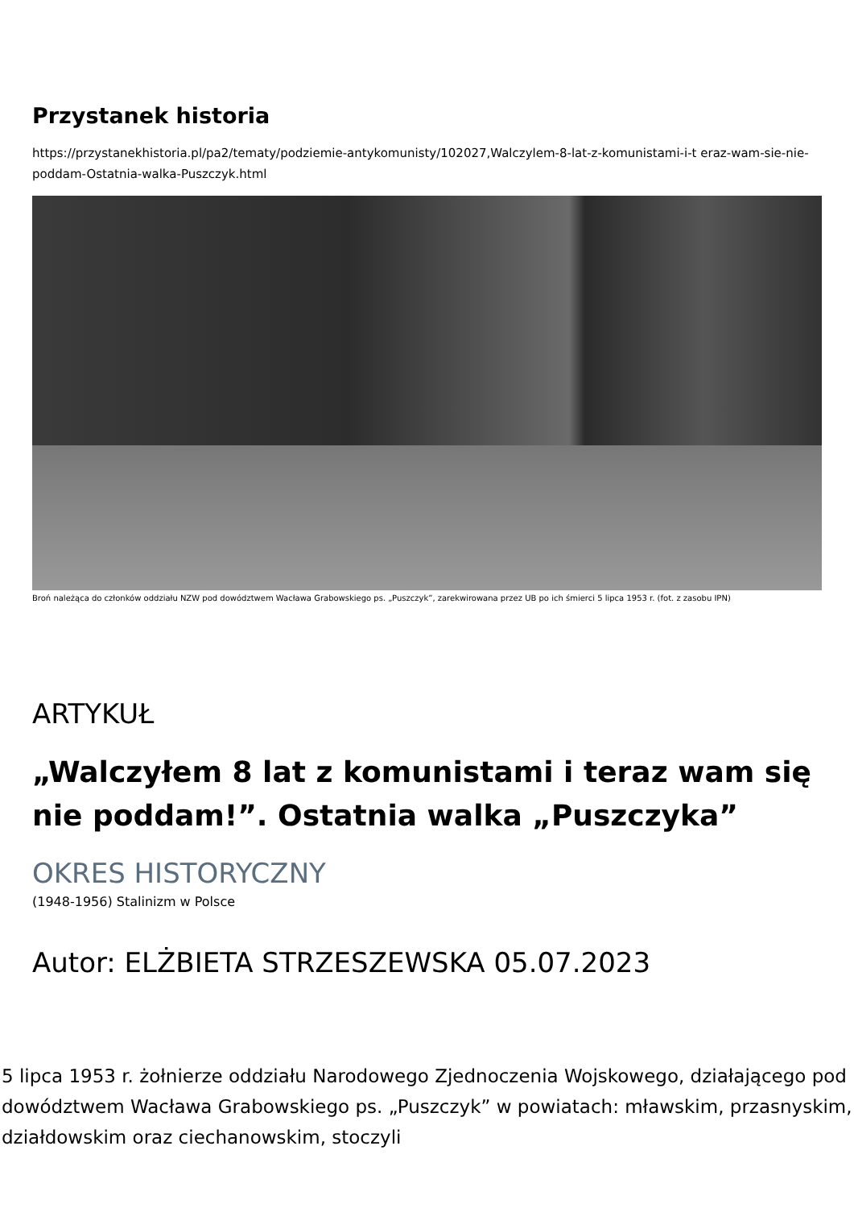Przystanek historia
https://przystanekhistoria.pl/pa2/tematy/podziemie-antykomunisty/102027,Walczylem-8-lat-z-komunistami-i-t eraz-wam-sie-nie-poddam-Ostatnia-walka-Puszczyk.html
Broń należąca do członków oddziału NZW pod dowództwem Wacława Grabowskiego ps. „Puszczyk”, zarekwirowana przez UB po ich śmierci 5 lipca 1953 r. (fot. z zasobu IPN)
ARTYKUŁ
„Walczyłem 8 lat z komunistami i teraz wam się nie poddam!”. Ostatnia walka „Puszczyka”
OKRES HISTORYCZNY
(1948-1956) Stalinizm w Polsce
Autor: ELŻBIETA STRZESZEWSKA 05.07.2023
5 lipca 1953 r. żołnierze oddziału Narodowego Zjednoczenia Wojskowego, działającego pod dowództwem Wacława Grabowskiego ps. „Puszczyk” w powiatach: mławskim, przasnyskim, działdowskim oraz ciechanowskim, stoczyli